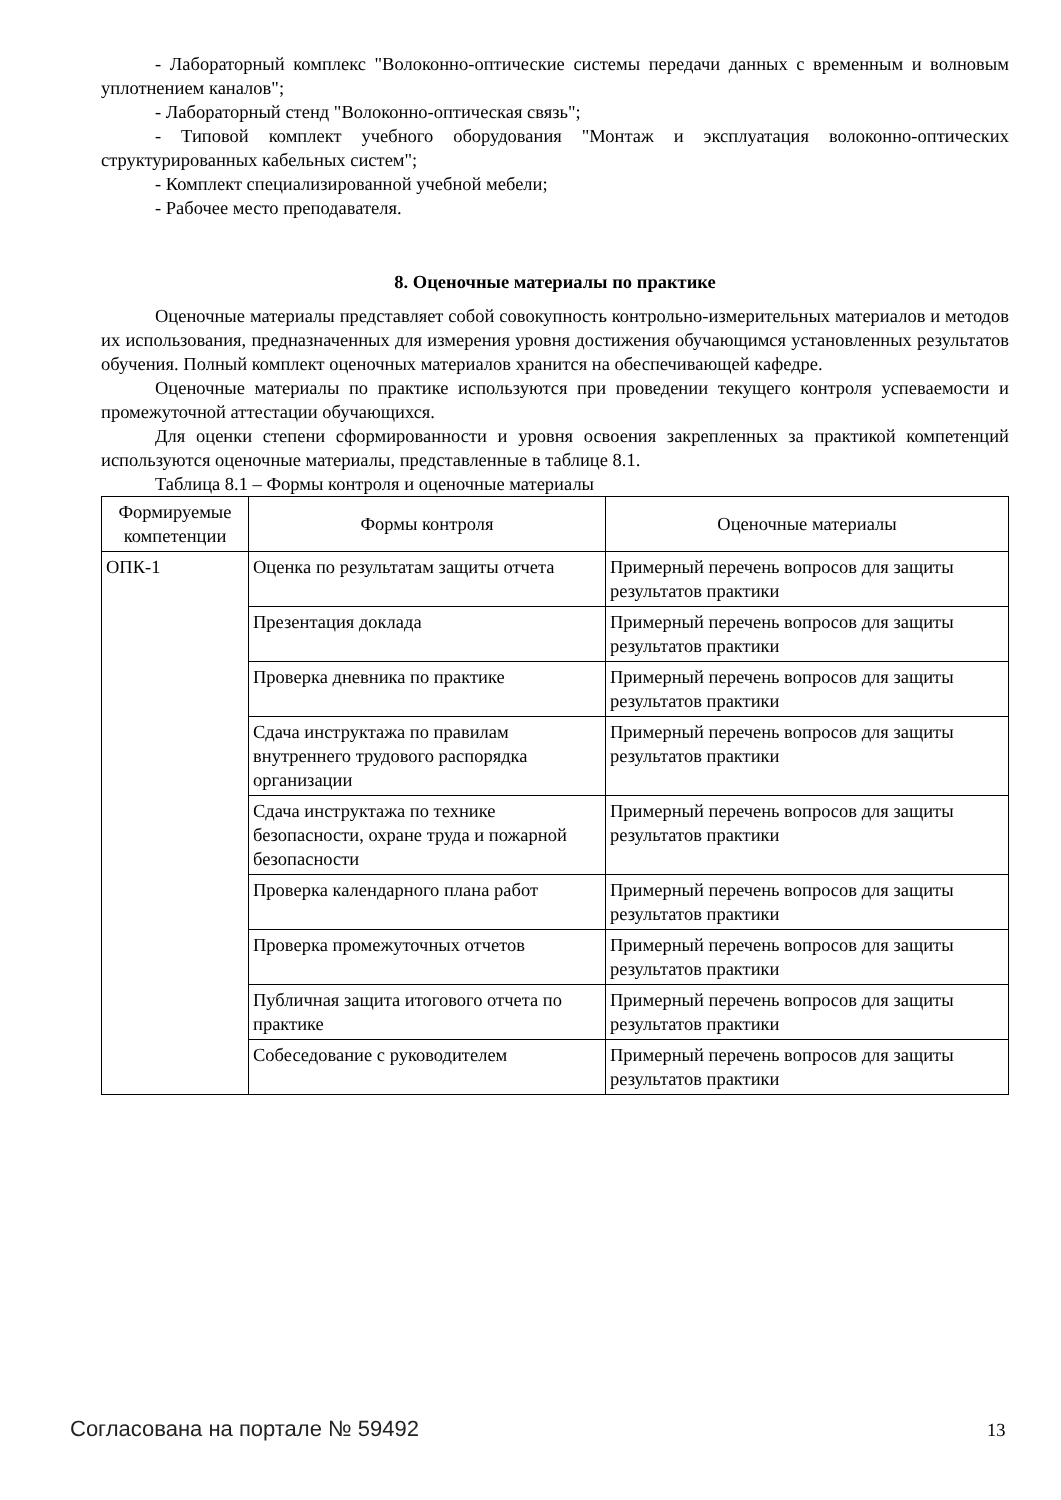- Лабораторный комплекс "Волоконно-оптические системы передачи данных с временным и волновым уплотнением каналов";
- Лабораторный стенд "Волоконно-оптическая связь";
- Типовой комплект учебного оборудования "Монтаж и эксплуатация волоконно-оптических структурированных кабельных систем";
- Комплект специализированной учебной мебели;
- Рабочее место преподавателя.
8. Оценочные материалы по практике
Оценочные материалы представляет собой совокупность контрольно-измерительных материалов и методов их использования, предназначенных для измерения уровня достижения обучающимся установленных результатов обучения. Полный комплект оценочных материалов хранится на обеспечивающей кафедре.
Оценочные материалы по практике используются при проведении текущего контроля успеваемости и промежуточной аттестации обучающихся.
Для оценки степени сформированности и уровня освоения закрепленных за практикой компетенций используются оценочные материалы, представленные в таблице 8.1.
Таблица 8.1 – Формы контроля и оценочные материалы
| Формируемые компетенции | Формы контроля | Оценочные материалы |
| --- | --- | --- |
| ОПК-1 | Оценка по результатам защиты отчета | Примерный перечень вопросов для защиты результатов практики |
| | Презентация доклада | Примерный перечень вопросов для защиты результатов практики |
| | Проверка дневника по практике | Примерный перечень вопросов для защиты результатов практики |
| | Сдача инструктажа по правилам внутреннего трудового распорядка организации | Примерный перечень вопросов для защиты результатов практики |
| | Сдача инструктажа по технике безопасности, охране труда и пожарной безопасности | Примерный перечень вопросов для защиты результатов практики |
| | Проверка календарного плана работ | Примерный перечень вопросов для защиты результатов практики |
| | Проверка промежуточных отчетов | Примерный перечень вопросов для защиты результатов практики |
| | Публичная защита итогового отчета по практике | Примерный перечень вопросов для защиты результатов практики |
| | Собеседование с руководителем | Примерный перечень вопросов для защиты результатов практики |
Согласована на портале № 59492 13